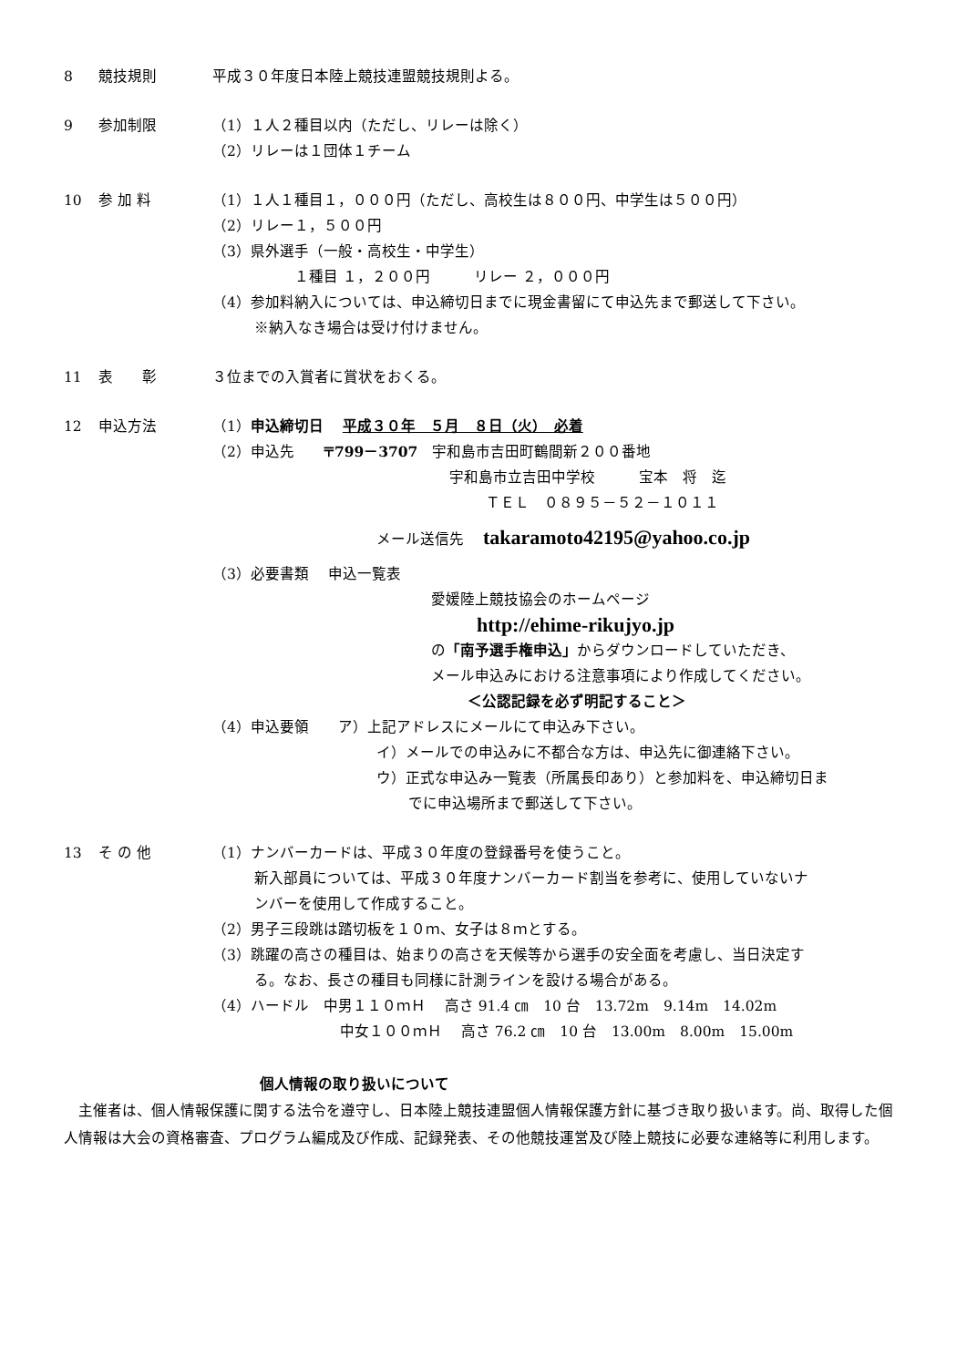8 競技規則 平成３０年度日本陸上競技連盟競技規則よる。
9 参加制限 （1）１人２種目以内（ただし、リレーは除く）
（2）リレーは１団体１チーム
10 参 加 料 （1）１人１種目１，０００円（ただし、高校生は８００円、中学生は５００円）
（2）リレー１，５００円
（3）県外選手（一般・高校生・中学生）
１種目 １，２００円　　　リレー ２，０００円
（4）参加料納入については、申込締切日までに現金書留にて申込先まで郵送して下さい。
※納入なき場合は受け付けません。
11 表　　彰 ３位までの入賞者に賞状をおくる。
12 申込方法 （1）申込締切日　 平成３０年　５月　８日（火）　必着
（2）申込先　　〒799－3707　宇和島市吉田町鶴間新２００番地
宇和島市立吉田中学校　　　宝本　将　迄
ＴＥＬ　０８９５－５２－１０１１
メール送信先　 takaramoto42195@yahoo.co.jp
（3）必要書類　 申込一覧表
愛媛陸上競技協会のホームページ
http://ehime-rikujyo.jp
の「南予選手権申込」からダウンロードしていただき、
メール申込みにおける注意事項により作成してください。
＜公認記録を必ず明記すること＞
（4）申込要領　　ア）上記アドレスにメールにて申込み下さい。
イ）メールでの申込みに不都合な方は、申込先に御連絡下さい。
ウ）正式な申込み一覧表（所属長印あり）と参加料を、申込締切日ま
でに申込場所まで郵送して下さい。
13 そ の 他 （1）ナンバーカードは、平成３０年度の登録番号を使うこと。
新入部員については、平成３０年度ナンバーカード割当を参考に、使用していないナ
ンバーを使用して作成すること。
（2）男子三段跳は踏切板を１０ｍ、女子は８ｍとする。
（3）跳躍の高さの種目は、始まりの高さを天候等から選手の安全面を考慮し、当日決定す
る。なお、長さの種目も同様に計測ラインを設ける場合がある。
（4）ハードル　中男１１０ｍＨ　 高さ 91.4 ㎝　10 台　13.72m　9.14m　14.02m
中女１００ｍＨ　 高さ 76.2 ㎝　10 台　13.00m　8.00m　15.00m
個人情報の取り扱いについて
　主催者は、個人情報保護に関する法令を遵守し、日本陸上競技連盟個人情報保護方針に基づき取り扱います。尚、取得した個人情報は大会の資格審査、プログラム編成及び作成、記録発表、その他競技運営及び陸上競技に必要な連絡等に利用します。